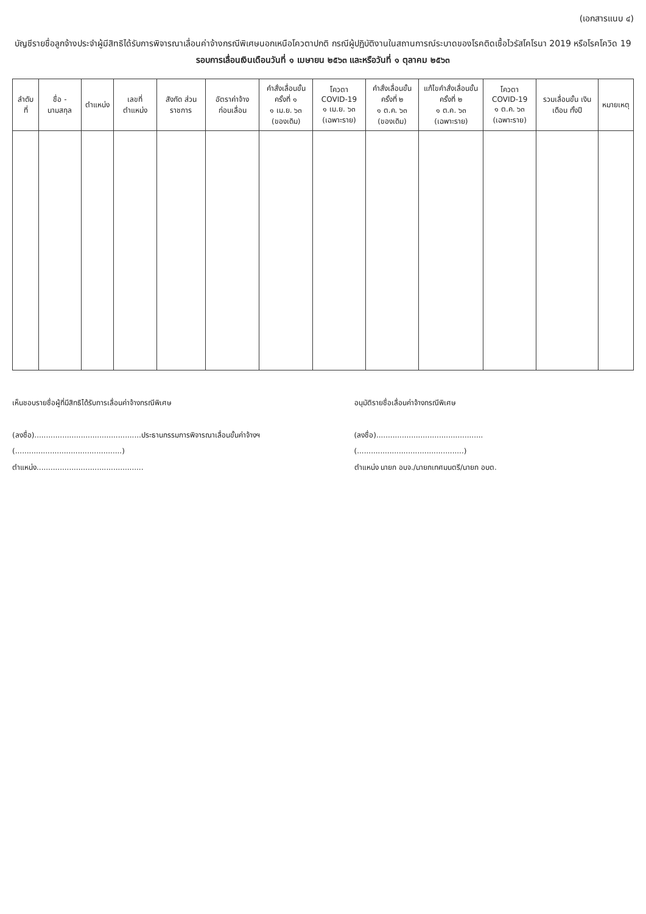(เอกสารแนบ ๔)
บัญชีรายชื่อลูกจ้างประจำผู้มีสิทธิได้รับการพิจารณาเลื่อนค่าจ้างกรณีพิเศษนอกเหนือโควตาปกติ กรณีผู้ปฏิบัติงานในสถานการณ์ระบาดของโรคติดเชื้อไวรัสโคโรนา 2019 หรือโรคโควิด 19
รอบการเลื่อนเงินเดือนวันที่ ๑ เมษายน ๒๕๖๓ และหรือวันที่ ๑ ตุลาคม ๒๕๖๓
| ลำดับที่ | ชื่อ - นามสกุล | ตำแหน่ง | เลขที่ ตำแหน่ง | สังกัด ส่วนราชการ | อัตราค่าจ้าง ก่อนเลื่อน | คำสั่งเลื่อนขั้น ครั้งที่ ๑ ๑ เม.ย. ๖๓ (ของเดิม) | โควตา COVID-19 ๑ เม.ย. ๖๓ (เฉพาะราย) | คำสั่งเลื่อนขั้น ครั้งที่ ๒ ๑ ต.ค. ๖๓ (ของเดิม) | แก้ไขคำสั่งเลื่อนขั้น ครั้งที่ ๒ ๑ ต.ค. ๖๓ (เฉพาะราย) | โควตา COVID-19 ๑ ต.ค. ๖๓ (เฉพาะราย) | รวมเลื่อนขั้น เงินเดือน ทั้งปี | หมายเหตุ |
| --- | --- | --- | --- | --- | --- | --- | --- | --- | --- | --- | --- | --- |
เห็นชอบรายชื่อผู้ที่มีสิทธิได้รับการเลื่อนค่าจ้างกรณีพิเศษ
(ลงชื่อ)..............................................ประธานกรรมการพิจารณาเลื่อนขั้นค่าจ้างฯ
(..............................................)
ตำแหน่ง..............................................
อนุมัติรายชื่อเลื่อนค่าจ้างกรณีพิเศษ
(ลงชื่อ)..............................................
(..............................................)
ตำแหน่ง นายก อบจ./นายกเทศมนตรี/นายก อบต.